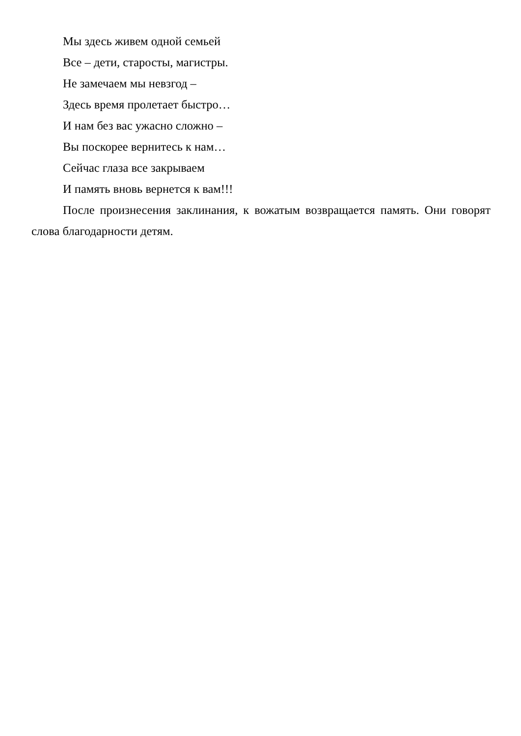Мы здесь живем одной семьей
Все – дети, старосты, магистры.
Не замечаем мы невзгод –
Здесь время пролетает быстро…
И нам без вас ужасно сложно –
Вы поскорее вернитесь к нам…
Сейчас глаза все закрываем
И память вновь вернется к вам!!!
После произнесения заклинания, к вожатым возвращается память. Они говорят слова благодарности детям.